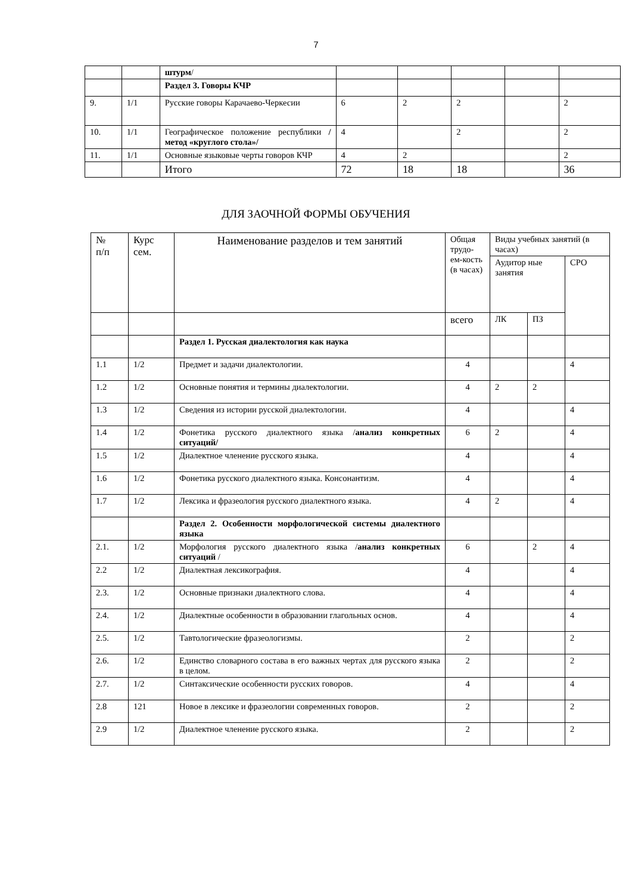7
| | | штурм / | | | | | |
| | | Раздел 3. Говоры КЧР | | | | | |
| 9. | 1/1 | Русские говоры Карачаево-Черкесии | 6 | 2 | 2 | | 2 |
| 10. | 1/1 | Географическое положение республики /метод «круглого стола»/ | 4 | | 2 | | 2 |
| 11. | 1/1 | Основные языковые черты говоров КЧР | 4 | 2 | | | 2 |
| | | Итого | 72 | 18 | 18 | | 36 |
ДЛЯ ЗАОЧНОЙ ФОРМЫ ОБУЧЕНИЯ
| № п/п | Курс сем. | Наименование разделов и тем занятий | Общая трудо-ем-кость (в часах) | Виды учебных занятий (в часах) | | |
| --- | --- | --- | --- | --- | --- | --- |
| | | | | Аудитор ные занятия | | СРО |
| | | | всего | ЛК | ПЗ | |
| | | Раздел 1. Русская диалектология как наука | | | | |
| 1.1 | 1/2 | Предмет и задачи диалектологии. | 4 | | | 4 |
| 1.2 | 1/2 | Основные понятия и термины диалектологии. | 4 | 2 | 2 | |
| 1.3 | 1/2 | Сведения из истории русской диалектологии. | 4 | | | 4 |
| 1.4 | 1/2 | Фонетика русского диалектного языка / анализ конкретных ситуаций/ | 6 | 2 | | 4 |
| 1.5 | 1/2 | Диалектное членение русского языка. | 4 | | | 4 |
| 1.6 | 1/2 | Фонетика русского диалектного языка. Консонантизм. | 4 | | | 4 |
| 1.7 | 1/2 | Лексика и фразеология русского диалектного языка. | 4 | 2 | | 4 |
| | | Раздел 2. Особенности морфологической системы диалектного языка | | | | |
| 2.1. | 1/2 | Морфология русского диалектного языка / анализ конкретных ситуаций / | 6 | | 2 | 4 |
| 2.2 | 1/2 | Диалектная лексикография. | 4 | | | 4 |
| 2.3. | 1/2 | Основные признаки диалектного слова. | 4 | | | 4 |
| 2.4. | 1/2 | Диалектные особенности в образовании глагольных основ. | 4 | | | 4 |
| 2.5. | 1/2 | Тавтологические фразеологизмы. | 2 | | | 2 |
| 2.6. | 1/2 | Единство словарного состава в его важных чертах для русского языка в целом. | 2 | | | 2 |
| 2.7. | 1/2 | Синтаксические особенности русских говоров. | 4 | | | 4 |
| 2.8 | 121 | Новое в лексике и фразеологии современных говоров. | 2 | | | 2 |
| 2.9 | 1/2 | Диалектное членение русского языка. | 2 | | | 2 |